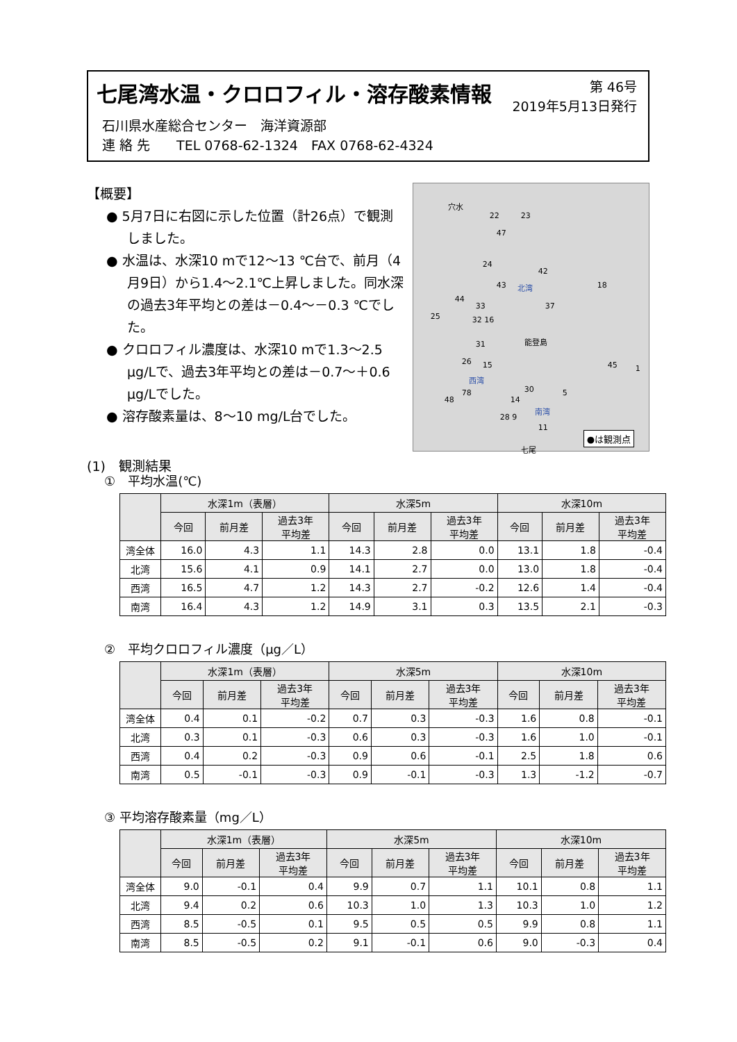七尾湾水温・クロロフィル・溶存酸素情報
第 46号
2019年5月13日発行
石川県水産総合センター　海洋資源部
連 絡 先　　TEL 0768-62-1324　FAX 0768-62-4324
【概要】
● 5月7日に右図に示した位置（計26点）で観測しました。
● 水温は、水深10 mで12～13 ℃台で、前月（4月9日）から1.4～2.1℃上昇しました。同水深の過去3年平均との差は－0.4～－0.3 ℃でした。
● クロロフィル濃度は、水深10 mで1.3～2.5 μg/Lで、過去3年平均との差は－0.7～＋0.6 μg/Lでした。
● 溶存酸素量は、8～10 mg/L台でした。
(1)　観測結果
穴水
22 23
47
24
42
43 北湾 18
44
33 37
25 32 16
能登島 31
26 15 45 1
西湾
78
48
30 5
14
南湾
28 9
11
七尾
●は観測点
①　平均水温(℃)
| | 水深1m（表層） | | | 水深5m | | | 水深10m | | |
| --- | --- | --- | --- | --- | --- | --- | --- | --- | --- |
| | 今回 | 前月差 | 過去3年 平均差 | 今回 | 前月差 | 過去3年 平均差 | 今回 | 前月差 | 過去3年 平均差 |
| 湾全体 | 16.0 | 4.3 | 1.1 | 14.3 | 2.8 | 0.0 | 13.1 | 1.8 | -0.4 |
| 北湾 | 15.6 | 4.1 | 0.9 | 14.1 | 2.7 | 0.0 | 13.0 | 1.8 | -0.4 |
| 西湾 | 16.5 | 4.7 | 1.2 | 14.3 | 2.7 | -0.2 | 12.6 | 1.4 | -0.4 |
| 南湾 | 16.4 | 4.3 | 1.2 | 14.9 | 3.1 | 0.3 | 13.5 | 2.1 | -0.3 |
②　平均クロロフィル濃度（μg／L）
| | 水深1m（表層） | | | 水深5m | | | 水深10m | | |
| --- | --- | --- | --- | --- | --- | --- | --- | --- | --- |
| | 今回 | 前月差 | 過去3年 平均差 | 今回 | 前月差 | 過去3年 平均差 | 今回 | 前月差 | 過去3年 平均差 |
| 湾全体 | 0.4 | 0.1 | -0.2 | 0.7 | 0.3 | -0.3 | 1.6 | 0.8 | -0.1 |
| 北湾 | 0.3 | 0.1 | -0.3 | 0.6 | 0.3 | -0.3 | 1.6 | 1.0 | -0.1 |
| 西湾 | 0.4 | 0.2 | -0.3 | 0.9 | 0.6 | -0.1 | 2.5 | 1.8 | 0.6 |
| 南湾 | 0.5 | -0.1 | -0.3 | 0.9 | -0.1 | -0.3 | 1.3 | -1.2 | -0.7 |
③ 平均溶存酸素量（mg／L）
| | 水深1m（表層） | | | 水深5m | | | 水深10m | | |
| --- | --- | --- | --- | --- | --- | --- | --- | --- | --- |
| | 今回 | 前月差 | 過去3年 平均差 | 今回 | 前月差 | 過去3年 平均差 | 今回 | 前月差 | 過去3年 平均差 |
| 湾全体 | 9.0 | -0.1 | 0.4 | 9.9 | 0.7 | 1.1 | 10.1 | 0.8 | 1.1 |
| 北湾 | 9.4 | 0.2 | 0.6 | 10.3 | 1.0 | 1.3 | 10.3 | 1.0 | 1.2 |
| 西湾 | 8.5 | -0.5 | 0.1 | 9.5 | 0.5 | 0.5 | 9.9 | 0.8 | 1.1 |
| 南湾 | 8.5 | -0.5 | 0.2 | 9.1 | -0.1 | 0.6 | 9.0 | -0.3 | 0.4 |